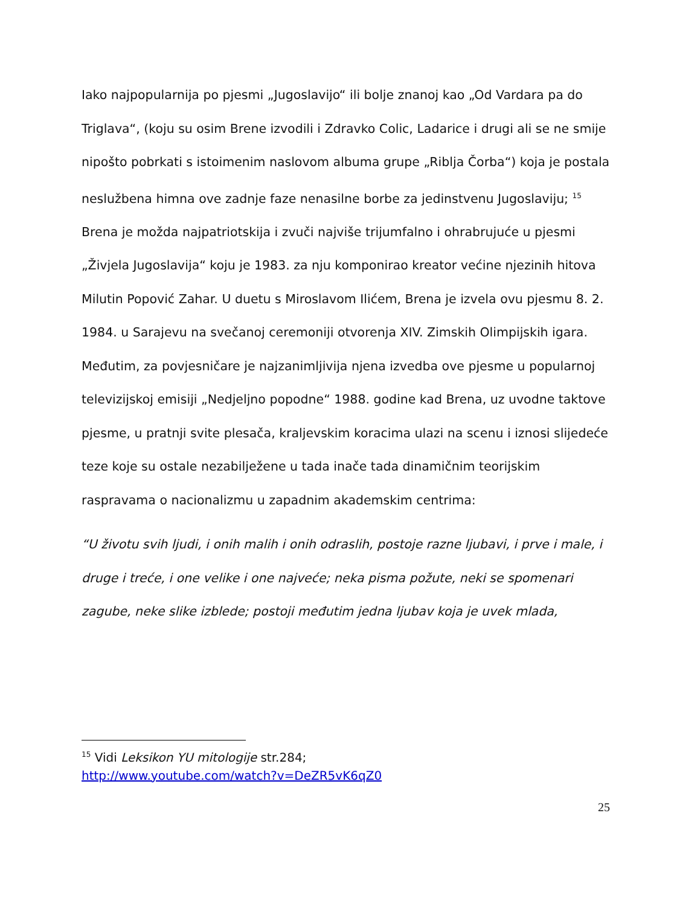Iako najpopularnija po pjesmi „Jugoslavijo“ ili bolje znanoj kao „Od Vardara pa do Triglava“, (koju su osim Brene izvodili i Zdravko Colic, Ladarice i drugi ali se ne smije nipošto pobrkati s istoimenim naslovom albuma grupe „Riblja Čorba“) koja je postala neslužbena himna ove zadnje faze nenasilne borbe za jedinstvenu Jugoslaviju; <sup>15</sup> Brena je možda najpatriotskija i zvuči najviše trijumfalno i ohrabrujuće u pjesmi „Živjela Jugoslavija“ koju je 1983. za nju komponirao kreator većine njezinih hitova Milutin Popović Zahar. U duetu s Miroslavom Ilićem, Brena je izvela ovu pjesmu 8. 2. 1984. u Sarajevu na svečanoj ceremoniji otvorenja XIV. Zimskih Olimpijskih igara. Međutim, za povjesničare je najzanimljivija njena izvedba ove pjesme u popularnoj televizijskoj emisiji „Nedjeljno popodne“ 1988. godine kad Brena, uz uvodne taktove pjesme, u pratnji svite plesača, kraljevskim koracima ulazi na scenu i iznosi slijedeće teze koje su ostale nezabilježene u tada inače tada dinamičnim teorijskim raspravama o nacionalizmu u zapadnim akademskim centrima:
“U životu svih ljudi, i onih malih i onih odraslih, postoje razne ljubavi, i prve i male, i druge i treće, i one velike i one najveće; neka pisma požute, neki se spomenari zagube, neke slike izblede; postoji međutim jedna ljubav koja je uvek mlada,
<sup>15</sup> Vidi Leksikon YU mitologije str.284;
http://www.youtube.com/watch?v=DeZR5vK6qZ0
25